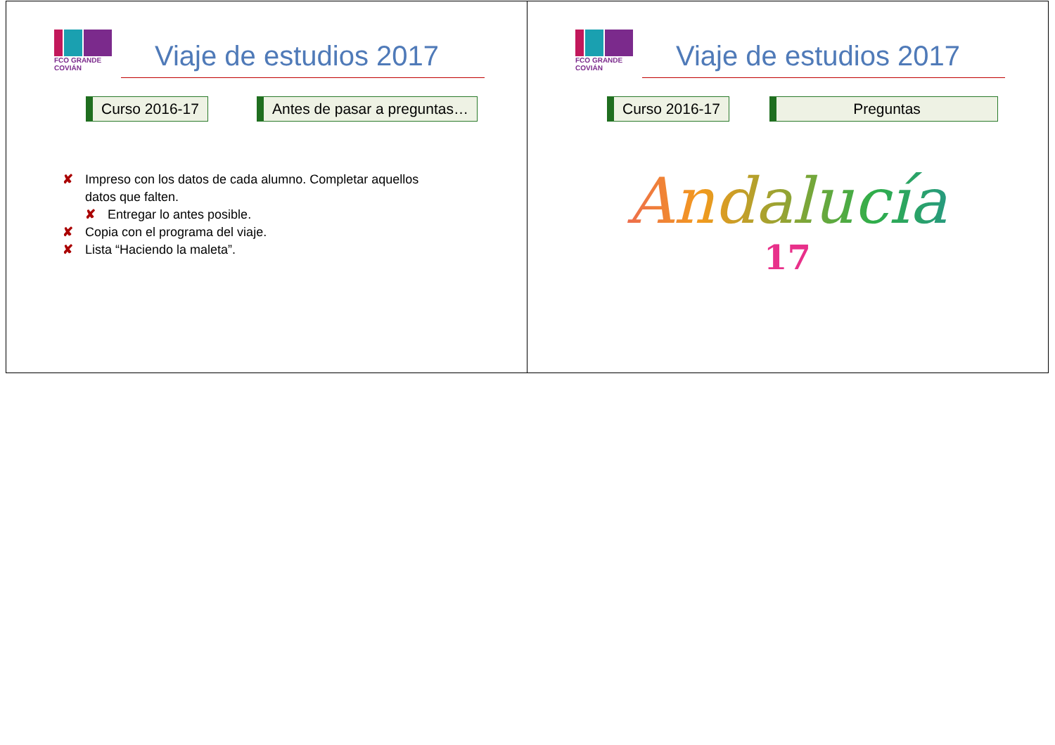FCO GRANDE COVIÁN
Viaje de estudios 2017
Curso 2016-17 Antes de pasar a preguntas…
✘ Impreso con los datos de cada alumno. Completar aquellos datos que falten.
✘ Entregar lo antes posible.
✘ Copia con el programa del viaje.
✘ Lista “Haciendo la maleta”.
FCO GRANDE COVIÁN
Viaje de estudios 2017
Curso 2016-17 Preguntas
Andalucía
17